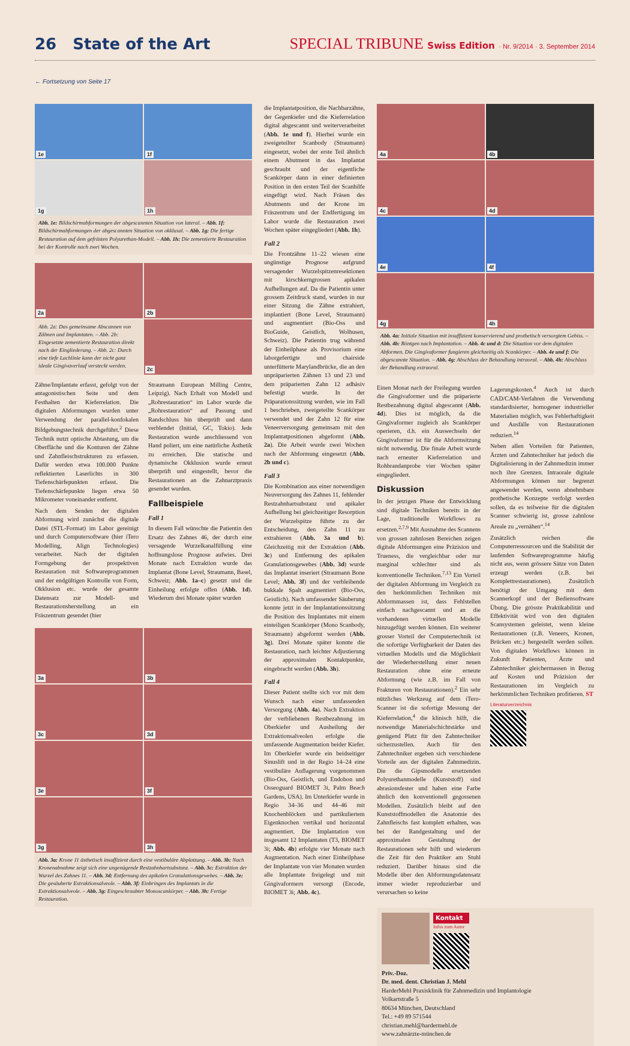26 State of the Art
SPECIAL TRIBUNE Swiss Edition · Nr. 9/2014 · 3. September 2014
← Fortsetzung von Seite 17
1e
1f
1g
1h
Abb. 1e: Bildschirmabformungen der abgescannten Situation von lateral. – Abb. 1f: Bildschirmabformungen der abgescannten Situation von okklusal. – Abb. 1g: Die fertige Restauration auf dem gefrästen Polyurethan-Modell. – Abb. 1h: Die zementierte Restauration bei der Kontrolle nach zwei Wochen.
2a
2b
Abb. 2a: Das gemeinsame Abscannen von Zähnen und Implantaten. – Abb. 2b: Eingesetzte zementierte Restauration direkt nach der Eingliederung. – Abb. 2c: Durch eine tiefe Lachlinie kann der nicht ganz ideale Gingivaverlauf versteckt werden.
2c
Zähne/Implantate erfasst, gefolgt von der antagonistischen Seite und dem Festhalten der Kieferrelation. Die digitalen Abformungen wurden unter Verwendung der parallel-konfokalen Bildgebungstechnik durchgeführt.<sup>2</sup> Diese Technik nutzt optische Abtastung, um die Oberfläche und die Konturen der Zähne und Zahnfleischstrukturen zu erfassen. Dafür werden etwa 100.000 Punkte reflektierten Laserlichts in 300 Tiefenschärfepunkten erfasst. Die Tiefenschärfepunkte liegen etwa 50 Mikrometer voneinander entfernt.
Nach dem Senden der digitalen Abformung wird zunächst die digitale Datei (STL-Format) im Labor gereinigt und durch Computersoftware (hier iTero Modelling, Align Technologies) verarbeitet. Nach der digitalen Formgebung der prospektiven Restauration mit Softwareprogrammen und der endgültigen Kontrolle von Form, Okklusion etc. wurde der gesamte Datensatz zur Modell- und Restaurationsherstellung an ein Fräszentrum gesendet (hier
Straumann European Milling Centre, Leipzig). Nach Erhalt von Modell und „Rohrestauration“ im Labor wurde die „Rohrestauration“ auf Passung und Randschluss hin überprüft und dann verblendet (Initial, GC, Tokio). Jede Restauration wurde anschliessend von Hand poliert, um eine natürliche Ästhetik zu erreichen. Die statische und dynamische Okklusion wurde erneut überprüft und eingestellt, bevor die Restaurationen an die Zahnarztpraxis gesendet wurden.
Fallbeispiele
Fall 1
In diesem Fall wünschte die Patientin den Ersatz des Zahnes 46, der durch eine versagende Wurzelkanalfüllung eine hoffnungslose Prognose aufwies. Drei Monate nach Extraktion wurde das Implantat (Bone Level, Straumann, Basel, Schweiz; Abb. 1a–c) gesetzt und die Einheilung erfolgte offen (Abb. 1d). Wiederum drei Monate später wurden
3a
3b
3c
3d
3e
3f
3g
3h
Abb. 3a: Krone 11 ästhetisch insuffizient durch eine vestibuläre Abplatzung. – Abb. 3b: Nach Kronenabnahme zeigt sich eine ungenügende Restzahnhartsubstanz. – Abb. 3c: Extraktion der Wurzel des Zahnes 11. – Abb. 3d: Entfernung des apikalen Granulationsgewebes. – Abb. 3e: Die gesäuberte Extraktionsalveole. – Abb. 3f: Einbringen des Implantats in die Extraktionsalveole. – Abb. 3g: Eingeschraubter Monoscankörper. – Abb. 3h: Fertige Restauration.
die Implantatposition, die Nachbarzähne, der Gegenkiefer und die Kieferrelation digital abgescannt und weiterverarbeitet (Abb. 1e und f). Hierbei wurde ein zweigeteilter Scanbody (Straumann) eingesetzt, wobei der erste Teil ähnlich einem Abutment in das Implantat geschraubt und der eigentliche Scankörper dann in einer definierten Position in den ersten Teil der Scanhilfe eingefügt wird. Nach Fräsen des Abutments und der Krone im Fräszentrum und der Endfertigung im Labor wurde die Restauration zwei Wochen später eingegliedert (Abb. 1h).
Fall 2
Die Frontzähne 11–22 wiesen eine ungünstige Prognose aufgrund versagender Wurzelspitzenresektionen mit kirschkerngrossen apikalen Aufhellungen auf. Da die Patientin unter grossem Zeitdruck stand, wurden in nur einer Sitzung die Zähne extrahiert, implantiert (Bone Level, Straumann) und augmentiert (Bio-Oss und BioGuide, Geistlich, Wolhusen, Schweiz). Die Patientin trug während der Einheilphase als Provisorium eine laborgefertigte und chairside unterfütterte Marylandbrücke, die an den unpräparierten Zähnen 13 und 23 und dem präparierten Zahn 12 adhäsiv befestigt wurde. In der Präparationssitzung wurden, wie im Fall 1 beschrieben, zweigeteilte Scankörper verwendet und der Zahn 12 für eine Veneerversorgung gemeinsam mit den Implantatpositionen abgeformt (Abb. 2a). Die Arbeit wurde zwei Wochen nach der Abformung eingesetzt (Abb. 2b und c).
Fall 3
Die Kombination aus einer notwendigen Neuversorgung des Zahnes 11, fehlender Restzahnhartsubstanz und apikaler Aufhellung bei gleichzeitiger Resorption der Wurzelspitze führte zu der Entscheidung, den Zahn 11 zu extrahieren (Abb. 3a und b). Gleichzeitig mit der Extraktion (Abb. 3c) und Entfernung des apikalen Granulationsgewebes (Abb. 3d) wurde das Implantat inseriert (Straumann Bone Level; Abb. 3f) und der verbleibende bukkale Spalt augmentiert (Bio-Oss, Geistlich). Nach umfassender Säuberung konnte jetzt in der Implantationssitzung die Position des Implantates mit einem einteiligen Scankörper (Mono Scanbody, Straumann) abgeformt werden (Abb. 3g). Drei Monate später konnte die Restauration, nach leichter Adjustierung der approximalen Kontaktpunkte, eingebracht werden (Abb. 3h).
Fall 4
Dieser Patient stellte sich vor mit dem Wunsch nach einer umfassenden Versorgung (Abb. 4a). Nach Extraktion der verbliebenen Restbezahnung im Oberkiefer und Ausheilung der Extraktionsalveolen erfolgte die umfassende Augmentation beider Kiefer. Im Oberkiefer wurde ein beidseitiger Sinuslift und in der Regio 14–24 eine vestibuläre Auflagerung vorgenommen (Bio-Oss, Geistlich, und Endobon und Osseoguard BIOMET 3i, Palm Beach Gardens, USA). Im Unterkiefer wurde in Regio 34–36 und 44–46 mit Knochenblöcken und partikuliertem Eigenknochen vertikal und horizontal augmentiert. Die Implantation von insgesamt 12 Implantaten (T3, BIOMET 3i; Abb. 4b) erfolgte vier Monate nach Augmentation. Nach einer Einheilphase der Implantate von vier Monaten wurden alle Implantate freigelegt und mit Gingivaformern versorgt (Encode, BIOMET 3i; Abb. 4c).
4a
4b
4c
4d
4e
4f
4g
4h
Abb. 4a: Initiale Situation mit insuffizient konservierend und prothetisch versorgtem Gebiss. – Abb. 4b: Röntgen nach Implantation. – Abb. 4c und d: Die Situation vor dem digitalen Abformen. Die Gingivaformer fungieren gleichzeitig als Scankörper. – Abb. 4e und f: Die abgescannte Situation. – Abb. 4g: Abschluss der Behandlung intraoral. – Abb. 4h: Abschluss der Behandlung extraoral.
Einen Monat nach der Freilegung wurden die Gingivaformer und die präparierte Restbezahnung digital abgescannt (Abb. 4d). Dies ist möglich, da die Gingivaformer zugleich als Scankörper operieren, d.h. ein Auswechseln der Gingivaformer ist für die Abformsitzung nicht notwendig. Die finale Arbeit wurde nach erneuter Kieferrelation und Rohbrandanprobe vier Wochen später eingegliedert.
Diskussion
In der jetzigen Phase der Entwicklung sind digitale Techniken bereits in der Lage, traditionelle Workflows zu ersetzen.<sup>2,7,9</sup> Mit Ausnahme des Scannens von grossen zahnlosen Bereichen zeigen digitale Abformungen eine Präzision und Trueness, die vergleichbar oder nur marginal schlechter sind als konventionelle Techniken.<sup>7,13</sup> Ein Vorteil der digitalen Abformung im Vergleich zu den herkömmlichen Techniken mit Abformmassen ist, dass Fehlstellen einfach nachgescannt und an die vorhandenen virtuellen Modelle hinzugefügt werden können. Ein weiterer grosser Vorteil der Computertechnik ist die sofortige Verfügbarkeit der Daten des virtuellen Modells und die Möglichkeit der Wiederherstellung einer neuen Restauration ohne eine erneute Abformung (wie z.B. im Fall von Frakturen von Restaurationen).<sup>2</sup> Ein sehr nützliches Werkzeug auf dem iTero-Scanner ist die sofortige Messung der Kieferrelation,<sup>4</sup> die klinisch hilft, die notwendige Materialschichtstärke und genügend Platz für den Zahntechniker sicherzustellen. Auch für den Zahntechniker ergeben sich verschiedene Vorteile aus der digitalen Zahnmedizin. Die die Gipsmodelle ersetzenden Polyurethanmodelle (Kunststoff) sind abrasionsfester und haben eine Farbe ähnlich den konventionell gegossenen Modellen. Zusätzlich bleibt auf den Kunststoffmodellen die Anatomie des Zahnfleischs fast komplett erhalten, was bei der Randgestaltung und der approximalen Gestaltung der Restaurationen sehr hilft und wiederum die Zeit für den Praktiker am Stuhl reduziert. Darüber hinaus sind die Modelle über den Abformungsdatensatz immer wieder reproduzierbar und verursachen so keine
Lagerungskosten.<sup>4</sup> Auch ist durch CAD/CAM-Verfahren die Verwendung standardisierter, homogener industrieller Materialien möglich, was Fehlerhaftigkeit und Ausfälle von Restaurationen reduziert.<sup>14</sup>
Neben allen Vorteilen für Patienten, Ärzten und Zahntechniker hat jedoch die Digitalisierung in der Zahnmedizin immer noch ihre Grenzen. Intraorale digitale Abformungen können nur begrenzt angewendet werden, wenn abnehmbare prothetische Konzepte verfolgt werden sollen, da es teilweise für die digitalen Scanner schwierig ist, grosse zahnlose Areale zu „vernähen“.<sup>14</sup>
Zusätzlich reichen die Computerressourcen und die Stabilität der laufenden Softwareprogramme häufig nicht aus, wenn grössere Sätze von Daten erzeugt werden (z.B. bei Komplettrestaurationen). Zusätzlich benötigt der Umgang mit dem Scannerkopf und der Bediensoftware Übung. Die grösste Praktikabilität und Effektivität wird von den digitalen Scansystemen geleistet, wenn kleine Restaurationen (z.B. Veneers, Kronen, Brücken etc.) hergestellt werden sollen. Von digitalen Workflows können in Zukunft Patienten, Ärzte und Zahntechniker gleichermassen in Bezug auf Kosten und Präzision der Restaurationen im Vergleich zu herkömmlichen Techniken profitieren. ST
Literaturverzeichnis
Kontakt
Infos zum Autor
Priv.-Doz.
Dr. med. dent. Christian J. Mehl
HarderMehl Praxisklinik für Zahnmedizin und Implantologie
Volkartstraße 5
80634 München, Deutschland
Tel.: +49 89 571544
christian.mehl@hardermehl.de
www.zahnärzte-münchen.de